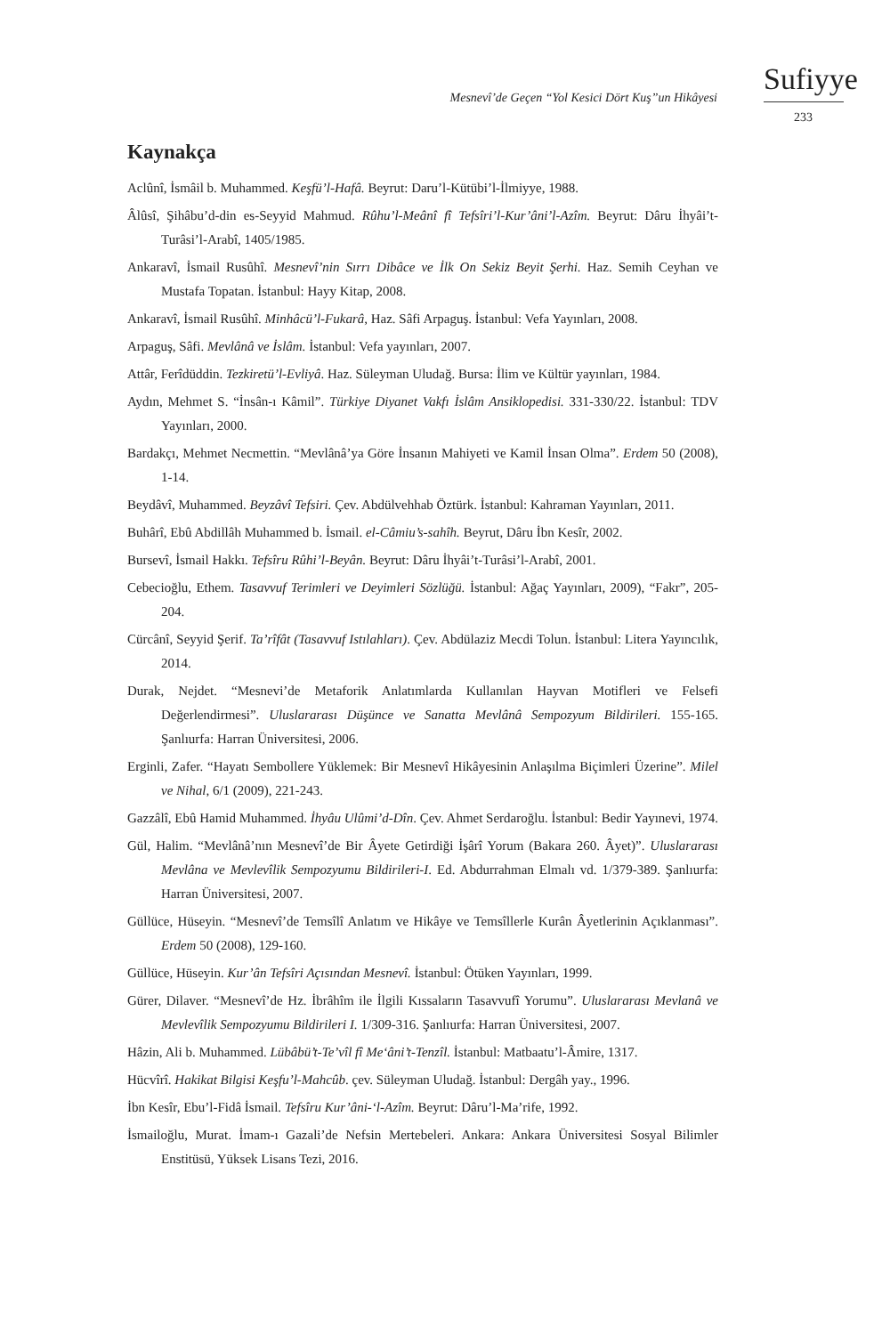Sufiyye
Mesnevî’de Geçen “Yol Kesici Dört Kuş”un Hikâyesi
233
Kaynakça
Aclûnî, İsmâil b. Muhammed. Keşfü’l-Hafâ. Beyrut: Daru’l-Kütübi’l-İlmiyye, 1988.
Âlûsî, Şihâbu’d-din es-Seyyid Mahmud. Rûhu’l-Meânî fî Tefsîri’l-Kur’âni’l-Azîm. Beyrut: Dâru İhyâi’t-Turâsi’l-Arabî, 1405/1985.
Ankaravî, İsmail Rusûhî. Mesnevî’nin Sırrı Dibâce ve İlk On Sekiz Beyit Şerhi. Haz. Semih Ceyhan ve Mustafa Topatan. İstanbul: Hayy Kitap, 2008.
Ankaravî, İsmail Rusûhî. Minhâcü’l-Fukarâ, Haz. Sâfi Arpaguş. İstanbul: Vefa Yayınları, 2008.
Arpaguş, Sâfi. Mevlânâ ve İslâm. İstanbul: Vefa yayınları, 2007.
Attâr, Ferîdüddin. Tezkiretü’l-Evliyâ. Haz. Süleyman Uludağ. Bursa: İlim ve Kültür yayınları, 1984.
Aydın, Mehmet S. “İnsân-ı Kâmil”. Türkiye Diyanet Vakfı İslâm Ansiklopedisi. 331-330/22. İstanbul: TDV Yayınları, 2000.
Bardakçı, Mehmet Necmettin. “Mevlânâ’ya Göre İnsanın Mahiyeti ve Kamil İnsan Olma”. Erdem 50 (2008), 1-14.
Beydâvî, Muhammed. Beyzâvî Tefsiri. Çev. Abdülvehhab Öztürk. İstanbul: Kahraman Yayınları, 2011.
Buhârî, Ebû Abdillâh Muhammed b. İsmail. el-Câmiu’s-sahîh. Beyrut, Dâru İbn Kesîr, 2002.
Bursevî, İsmail Hakkı. Tefsîru Rûhi’l-Beyân. Beyrut: Dâru İhyâi’t-Turâsi’l-Arabî, 2001.
Cebecioğlu, Ethem. Tasavvuf Terimleri ve Deyimleri Sözlüğü. İstanbul: Ağaç Yayınları, 2009), “Fakr”, 205-204.
Cürcânî, Seyyid Şerif. Ta’rîfât (Tasavvuf Istılahları). Çev. Abdülaziz Mecdi Tolun. İstanbul: Litera Yayıncılık, 2014.
Durak, Nejdet. “Mesnevi’de Metaforik Anlatımlarda Kullanılan Hayvan Motifleri ve Felsefi Değerlendirmesi”. Uluslararası Düşünce ve Sanatta Mevlânâ Sempozyum Bildirileri. 155-165. Şanlıurfa: Harran Üniversitesi, 2006.
Erginli, Zafer. “Hayatı Sembollere Yüklemek: Bir Mesnevî Hikâyesinin Anlaşılma Biçimleri Üzerine”. Milel ve Nihal, 6/1 (2009), 221-243.
Gazzâlî, Ebû Hamid Muhammed. İhyâu Ulûmi’d-Dîn. Çev. Ahmet Serdaroğlu. İstanbul: Bedir Yayınevi, 1974.
Gül, Halim. “Mevlânâ’nın Mesnevî’de Bir Âyete Getirdiği İşârî Yorum (Bakara 260. Âyet)”. Uluslararası Mevlâna ve Mevlevîlik Sempozyumu Bildirileri-I. Ed. Abdurrahman Elmalı vd. 1/379-389. Şanlıurfa: Harran Üniversitesi, 2007.
Güllüce, Hüseyin. “Mesnevî’de Temsîlî Anlatım ve Hikâye ve Temsîllerle Kurân Âyetlerinin Açıklanması”. Erdem 50 (2008), 129-160.
Güllüce, Hüseyin. Kur’ân Tefsîri Açısından Mesnevî. İstanbul: Ötüken Yayınları, 1999.
Gürer, Dilaver. “Mesnevî’de Hz. İbrâhîm ile İlgili Kıssaların Tasavvufî Yorumu”. Uluslararası Mevlanâ ve Mevlevîlik Sempozyumu Bildirileri I. 1/309-316. Şanlıurfa: Harran Üniversitesi, 2007.
Hâzin, Ali b. Muhammed. Lübâbü’t-Te’vîl fî Me‘âni’t-Tenzîl. İstanbul: Matbaatu’l-Âmire, 1317.
Hücvîrî. Hakikat Bilgisi Keşfu’l-Mahcûb. çev. Süleyman Uludağ. İstanbul: Dergâh yay., 1996.
İbn Kesîr, Ebu’l-Fidâ İsmail. Tefsîru Kur’âni-‘l-Azîm. Beyrut: Dâru’l-Ma’rife, 1992.
İsmailoğlu, Murat. İmam-ı Gazali’de Nefsin Mertebeleri. Ankara: Ankara Üniversitesi Sosyal Bilimler Enstitüsü, Yüksek Lisans Tezi, 2016.